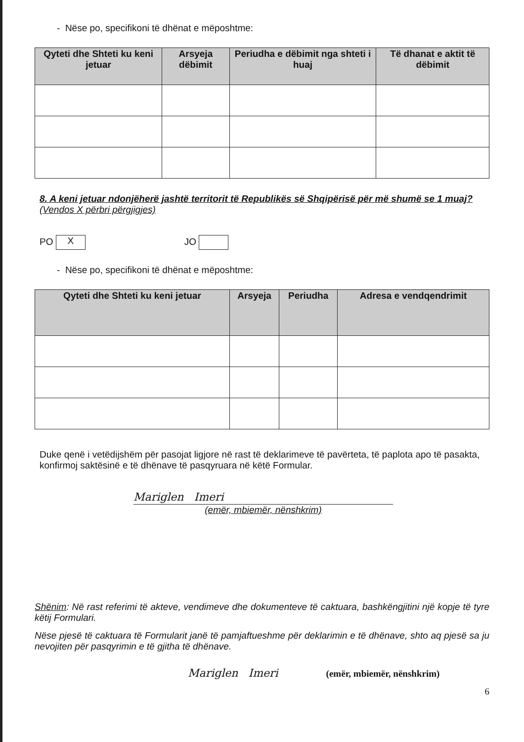- Nëse po, specifikoni të dhënat e mëposhtme:
| Qyteti dhe Shteti ku keni jetuar | Arsyeja dëbimit | Periudha e dëbimit nga shteti i huaj | Të dhanat e aktit të dëbimit |
| --- | --- | --- | --- |
8. A keni jetuar ndonjëherë jashtë territorit të Republikës së Shqipërisë për më shumë se 1 muaj? (Vendos X përbri përgjigjes)
PO X JO
- Nëse po, specifikoni të dhënat e mëposhtme:
| Qyteti dhe Shteti ku keni jetuar | Arsyeja | Periudha | Adresa e vendqendrimit |
| --- | --- | --- | --- |
Duke qenë i vetëdijshëm për pasojat ligjore në rast të deklarimeve të pavërteta, të paplota apo të pasakta, konfirmoj saktësinë e të dhënave të pasqyruara në këtë Formular.
Mariglen Imeri
(emër, mbiemër, nënshkrim)
Shënim: Në rast referimi të akteve, vendimeve dhe dokumenteve të caktuara, bashkëngjitini një kopje të tyre këtij Formulari.
Nëse pjesë të caktuara të Formularit janë të pamjaftueshme për deklarimin e të dhënave, shto aq pjesë sa ju nevojiten për pasqyrimin e të gjitha të dhënave.
Mariglen Imeri (emër, mbiemër, nënshkrim)
6